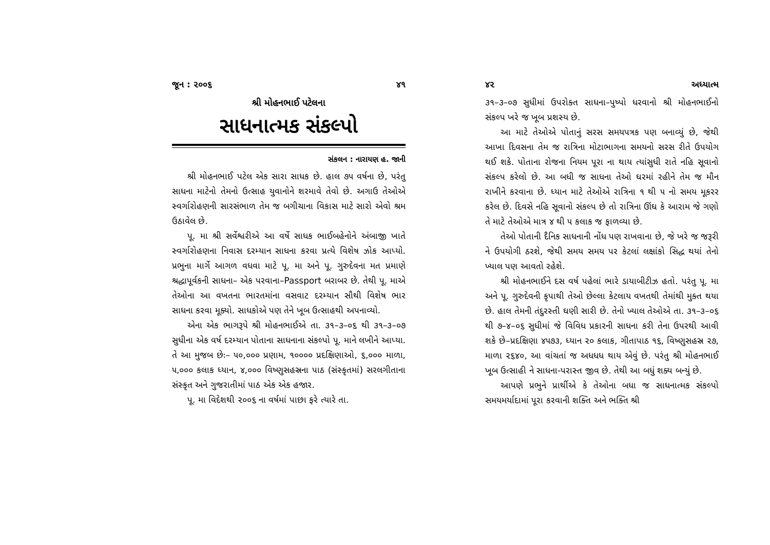જૂન : ૨૦૦૬ ૪૧
શ્રી મોહનભાઈ પટેલના
સાધનાત્મક સંકલ્પો
સંકલન : નારાયણ હ. જાની
શ્રી મોહનભાઈ પટેલ એક સારા સાધક છે. હાલ ૭૫ વર્ષના છે, પરંતુ સાધના માટેનો તેમનો ઉત્સાહ યુવાનોને શરમાવે તેવો છે. અગાઉ તેઓએ સ્વર્ગારોહણની સારસંભાળ તેમ જ બગીચાના વિકાસ માટે સારો એવો શ્રમ ઉઠાવેલ છે.
પૂ. મા શ્રી સર્વેશ્વરીએ આ વર્ષે સાધક ભાઈબહેનોને અંબાજી ખાતે સ્વર્ગારોહણના નિવાસ દરમ્યાન સાધના કરવા પ્રત્યે વિશેષ ઝોક આપ્યો. પ્રભુના માર્ગે આગળ વધવા માટે પૂ. મા અને પૂ. ગુરુદેવના મત પ્રમાણે શ્રદ્ધાપૂર્વકની સાધના– એક પરવાના–Passport બરાબર છે. તેથી પૂ. માએ તેઓના આ વખતના ભારતમાંના વસવાટ દરમ્યાન સૌથી વિશેષ ભાર સાધના કરવા મૂક્યો. સાધકોએ પણ તેને ખૂબ ઉત્સાહથી અપનાવ્યો.
એના એક ભાગરૂપે શ્રી મોહનભાઈએ તા. ૩૧–૩–૦૬ થી ૩૧–૩–૦૭ સુધીના એક વર્ષ દરમ્યાન પોતાના સાધનાના સંકલ્પો પૂ. માને લખીને આપ્યા. તે આ મુજબ છેઃ– ૫૦,૦૦૦ પ્રણામ, ૧૦૦૦૦ પ્રદક્ષિણાઓ, ૬,૦૦૦ માળા, ૫,૦૦૦ કલાક ધ્યાન, ૪,૦૦૦ વિષ્ણુસહસ્રના પાઠ (સંસ્કૃતમાં) સરલગીતાના સંસ્કૃત અને ગુજરાતીમાં પાઠ એક એક હજાર.
પૂ. મા વિદેશથી ૨૦૦૬ ના વર્ષમાં પાછા ફરે ત્યારે તા.
૪૨ અધ્યાત્મ
૩૧–૩–૦૭ સુધીમાં ઉપરોક્ત સાધના–પુષ્પો ધરવાનો શ્રી મોહનભાઈનો સંકલ્પ ખરે જ ખૂબ પ્રશસ્ય છે.
આ માટે તેઓએ પોતાનું સરસ સમયપત્રક પણ બનાવ્યું છે, જેથી આખા દિવસના તેમ જ રાત્રિના મોટાભાગના સમયનો સરસ રીતે ઉપયોગ થઈ શકે. પોતાના રોજના નિયમ પૂરા ના થાય ત્યાંસુધી રાતે નહિ સૂવાનો સંકલ્પ કરેલો છે. આ બધી જ સાધના તેઓ ઘરમાં રહીને તેમ જ મૌન રાખીને કરવાના છે. ધ્યાન માટે તેઓએ રાત્રિના ૧ થી ૫ નો સમય મૂકરર કરેલ છે. દિવસે નહિ સૂવાનો સંકલ્પ છે તો રાત્રિના ઊંઘ કે આરામ જે ગણો તે માટે તેઓએ માત્ર ૪ થી ૫ કલાક જ ફાળવ્યા છે.
તેઓ પોતાની દૈનિક સાધનાની નોંધ પણ રાખવાના છે, જે ખરે જ જરૂરી ને ઉપયોગી ઠરશે, જેથી સમય સમય પર કેટલાં લક્ષાંકો સિદ્ધ થયાં તેનો ખ્યાલ પણ આવતો રહેશે.
શ્રી મોહનભાઈને દસ વર્ષ પહેલાં ભારે ડાયાબીટીઝ હતો. પરંતુ પૂ. મા અને પૂ. ગુરુદેવની કૃપાથી તેઓ છેલ્લા કેટલાય વખતથી તેમાંથી મુક્ત થયા છે. હાલ તેમની તંદુરસ્તી ઘણી સારી છે. તેનો ખ્યાલ તેઓએ તા. ૩૧–૩–૦૬ થી ૭–૪–૦૬ સુધીમાં જે વિવિધ પ્રકારની સાધના કરી તેના ઉપરથી આવી શકે છે–પ્રદક્ષિણા ૪૫૭૩, ધ્યાન ૨૦ કલાક, ગીતાપાઠ ૧૬, વિષ્ણુસહસ્ર ૨૭, માળા ૨૬૪૦, આ વાંચતાં જ અધધધ થાય એવું છે. પરંતુ શ્રી મોહનભાઈ ખૂબ ઉત્સાહી ને સાધના-પરાસ્ત જીવ છે. તેથી આ બધું શક્ય બન્યું છે.
આપણે પ્રભુને પ્રાર્થીએ કે તેઓના બધા જ સાધનાત્મક સંકલ્પો સમયમર્યાદામાં પૂરા કરવાની શક્તિ અને ભક્તિ શ્રી